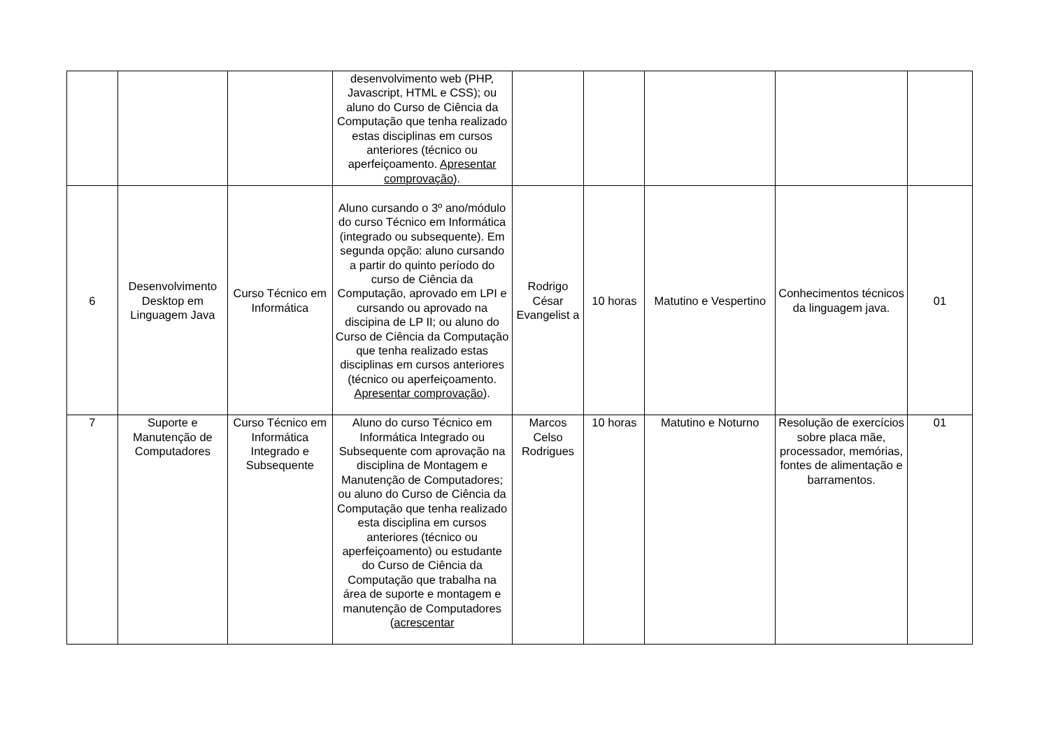| | | | desenvolvimento web (PHP, Javascript, HTML e CSS); ou aluno do Curso de Ciência da Computação que tenha realizado estas disciplinas em cursos anteriores (técnico ou aperfeiçoamento. Apresentar comprovação ). | | | | | |
| 6 | Desenvolvimento Desktop em Linguagem Java | Curso Técnico em Informática | Aluno cursando o 3º ano/módulo do curso Técnico em Informática (integrado ou subsequente). Em segunda opção: aluno cursando a partir do quinto período do curso de Ciência da Computação, aprovado em LPI e cursando ou aprovado na discipina de LP II; ou aluno do Curso de Ciência da Computação que tenha realizado estas disciplinas em cursos anteriores (técnico ou aperfeiçoamento. Apresentar comprovação ). | Rodrigo César Evangelist a | 10 horas | Matutino e Vespertino | Conhecimentos técnicos da linguagem java. | 01 |
| 7 | Suporte e Manutenção de Computadores | Curso Técnico em Informática Integrado e Subsequente | Aluno do curso Técnico em Informática Integrado ou Subsequente com aprovação na disciplina de Montagem e Manutenção de Computadores; ou aluno do Curso de Ciência da Computação que tenha realizado esta disciplina em cursos anteriores (técnico ou aperfeiçoamento) ou estudante do Curso de Ciência da Computação que trabalha na área de suporte e montagem e manutenção de Computadores ( acrescentar | Marcos Celso Rodrigues | 10 horas | Matutino e Noturno | Resolução de exercícios sobre placa mãe, processador, memórias, fontes de alimentação e barramentos. | 01 |